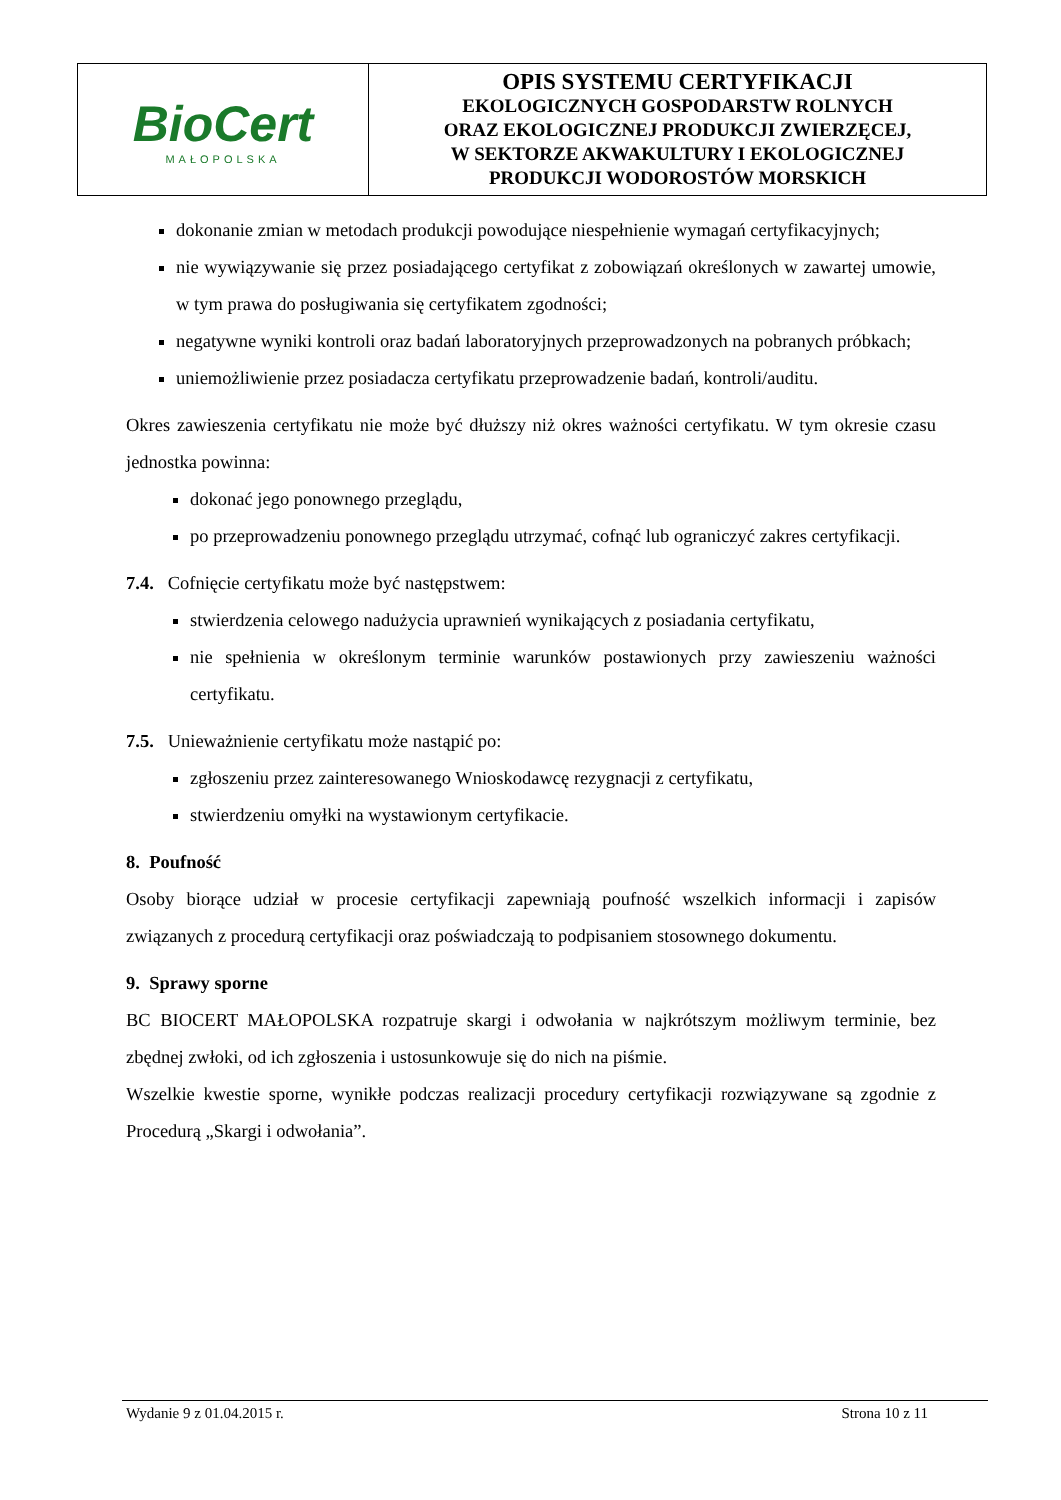| BioCert MAŁOPOLSKA | OPIS SYSTEMU CERTYFIKACJI EKOLOGICZNYCH GOSPODARSTW ROLNYCH ORAZ EKOLOGICZNEJ PRODUKCJI ZWIERZĘCEJ, W SEKTORZE AKWAKULTURY I EKOLOGICZNEJ PRODUKCJI WODOROSTÓW MORSKICH |
dokonanie zmian w metodach produkcji powodujące niespełnienie wymagań certyfikacyjnych;
nie wywiązywanie się przez posiadającego certyfikat z zobowiązań określonych w zawartej umowie, w tym prawa do posługiwania się certyfikatem zgodności;
negatywne wyniki kontroli oraz badań laboratoryjnych przeprowadzonych na pobranych próbkach;
uniemożliwienie przez posiadacza certyfikatu przeprowadzenie badań, kontroli/auditu.
Okres zawieszenia certyfikatu nie może być dłuższy niż okres ważności certyfikatu. W tym okresie czasu jednostka powinna:
dokonać jego ponownego przeglądu,
po przeprowadzeniu ponownego przeglądu utrzymać, cofnąć lub ograniczyć zakres certyfikacji.
7.4. Cofnięcie certyfikatu może być następstwem:
stwierdzenia celowego nadużycia uprawnień wynikających z posiadania certyfikatu,
nie spełnienia w określonym terminie warunków postawionych przy zawieszeniu ważności certyfikatu.
7.5. Unieważnienie certyfikatu może nastąpić po:
zgłoszeniu przez zainteresowanego Wnioskodawcę rezygnacji z certyfikatu,
stwierdzeniu omyłki na wystawionym certyfikacie.
8. Poufność
Osoby biorące udział w procesie certyfikacji zapewniają poufność wszelkich informacji i zapisów związanych z procedurą certyfikacji oraz poświadczają to podpisaniem stosownego dokumentu.
9. Sprawy sporne
BC BIOCERT MAŁOPOLSKA rozpatruje skargi i odwołania w najkrótszym możliwym terminie, bez zbędnej zwłoki, od ich zgłoszenia i ustosunkowuje się do nich na piśmie.
Wszelkie kwestie sporne, wynikłe podczas realizacji procedury certyfikacji rozwiązywane są zgodnie z Procedurą „Skargi i odwołania”.
Wydanie 9 z 01.04.2015 r. Strona 10 z 11